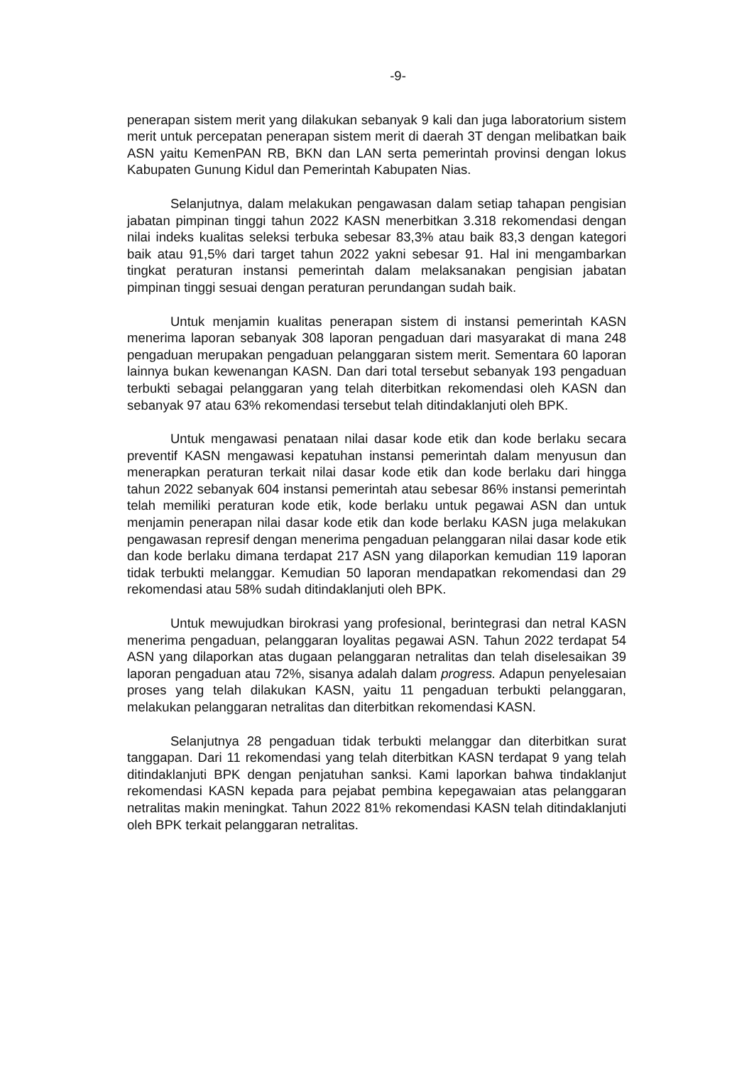-9-
penerapan sistem merit yang dilakukan sebanyak 9 kali dan juga laboratorium sistem merit untuk percepatan penerapan sistem merit di daerah 3T dengan melibatkan baik ASN yaitu KemenPAN RB, BKN dan LAN serta pemerintah provinsi dengan lokus Kabupaten Gunung Kidul dan Pemerintah Kabupaten Nias.
Selanjutnya, dalam melakukan pengawasan dalam setiap tahapan pengisian jabatan pimpinan tinggi tahun 2022 KASN menerbitkan 3.318 rekomendasi dengan nilai indeks kualitas seleksi terbuka sebesar 83,3% atau baik 83,3 dengan kategori baik atau 91,5% dari target tahun 2022 yakni sebesar 91. Hal ini mengambarkan tingkat peraturan instansi pemerintah dalam melaksanakan pengisian jabatan pimpinan tinggi sesuai dengan peraturan perundangan sudah baik.
Untuk menjamin kualitas penerapan sistem di instansi pemerintah KASN menerima laporan sebanyak 308 laporan pengaduan dari masyarakat di mana 248 pengaduan merupakan pengaduan pelanggaran sistem merit. Sementara 60 laporan lainnya bukan kewenangan KASN. Dan dari total tersebut sebanyak 193 pengaduan terbukti sebagai pelanggaran yang telah diterbitkan rekomendasi oleh KASN dan sebanyak 97 atau 63% rekomendasi tersebut telah ditindaklanjuti oleh BPK.
Untuk mengawasi penataan nilai dasar kode etik dan kode berlaku secara preventif KASN mengawasi kepatuhan instansi pemerintah dalam menyusun dan menerapkan peraturan terkait nilai dasar kode etik dan kode berlaku dari hingga tahun 2022 sebanyak 604 instansi pemerintah atau sebesar 86% instansi pemerintah telah memiliki peraturan kode etik, kode berlaku untuk pegawai ASN dan untuk menjamin penerapan nilai dasar kode etik dan kode berlaku KASN juga melakukan pengawasan represif dengan menerima pengaduan pelanggaran nilai dasar kode etik dan kode berlaku dimana terdapat 217 ASN yang dilaporkan kemudian 119 laporan tidak terbukti melanggar. Kemudian 50 laporan mendapatkan rekomendasi dan 29 rekomendasi atau 58% sudah ditindaklanjuti oleh BPK.
Untuk mewujudkan birokrasi yang profesional, berintegrasi dan netral KASN menerima pengaduan, pelanggaran loyalitas pegawai ASN. Tahun 2022 terdapat 54 ASN yang dilaporkan atas dugaan pelanggaran netralitas dan telah diselesaikan 39 laporan pengaduan atau 72%, sisanya adalah dalam progress. Adapun penyelesaian proses yang telah dilakukan KASN, yaitu 11 pengaduan terbukti pelanggaran, melakukan pelanggaran netralitas dan diterbitkan rekomendasi KASN.
Selanjutnya 28 pengaduan tidak terbukti melanggar dan diterbitkan surat tanggapan. Dari 11 rekomendasi yang telah diterbitkan KASN terdapat 9 yang telah ditindaklanjuti BPK dengan penjatuhan sanksi. Kami laporkan bahwa tindaklanjut rekomendasi KASN kepada para pejabat pembina kepegawaian atas pelanggaran netralitas makin meningkat. Tahun 2022 81% rekomendasi KASN telah ditindaklanjuti oleh BPK terkait pelanggaran netralitas.